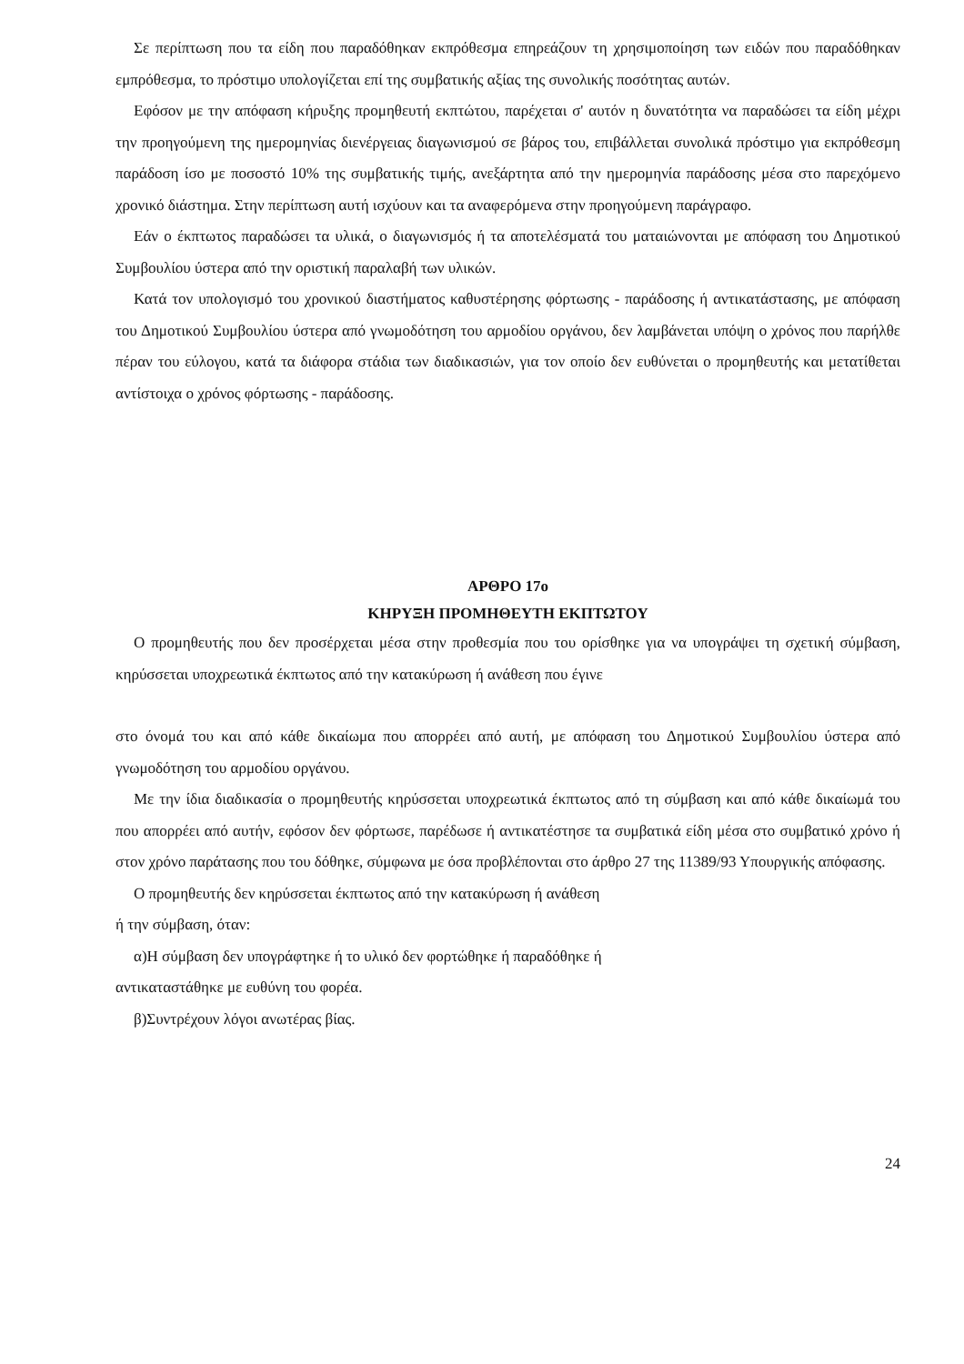Σε περίπτωση που τα είδη που παραδόθηκαν εκπρόθεσμα επηρεάζουν τη χρησιμοποίηση των ειδών που παραδόθηκαν εμπρόθεσμα, το πρόστιμο υπολογίζεται επί της συμβατικής αξίας της συνολικής ποσότητας αυτών.
Εφόσον με την απόφαση κήρυξης προμηθευτή εκπτώτου, παρέχεται σ' αυτόν η δυνατότητα να παραδώσει τα είδη μέχρι την προηγούμενη της ημερομηνίας διενέργειας διαγωνισμού σε βάρος του, επιβάλλεται συνολικά πρόστιμο για εκπρόθεσμη παράδοση ίσο με ποσοστό 10% της συμβατικής τιμής, ανεξάρτητα από την ημερομηνία παράδοσης μέσα στο παρεχόμενο χρονικό διάστημα. Στην περίπτωση αυτή ισχύουν και τα αναφερόμενα στην προηγούμενη παράγραφο.
Εάν ο έκπτωτος παραδώσει τα υλικά, ο διαγωνισμός ή τα αποτελέσματά του ματαιώνονται με απόφαση του Δημοτικού Συμβουλίου ύστερα από την οριστική παραλαβή των υλικών.
Κατά τον υπολογισμό του χρονικού διαστήματος καθυστέρησης φόρτωσης - παράδοσης ή αντικατάστασης, με απόφαση του Δημοτικού Συμβουλίου ύστερα από γνωμοδότηση του αρμοδίου οργάνου, δεν λαμβάνεται υπόψη ο χρόνος που παρήλθε πέραν του εύλογου, κατά τα διάφορα στάδια των διαδικασιών, για τον οποίο δεν ευθύνεται ο προμηθευτής και μετατίθεται αντίστοιχα ο χρόνος φόρτωσης - παράδοσης.
ΑΡΘΡΟ 17ο
ΚΗΡΥΞΗ ΠΡΟΜΗΘΕΥΤΗ ΕΚΠΤΩΤΟΥ
Ο προμηθευτής που δεν προσέρχεται μέσα στην προθεσμία που του ορίσθηκε για να υπογράψει τη σχετική σύμβαση, κηρύσσεται υποχρεωτικά έκπτωτος από την κατακύρωση ή ανάθεση που έγινε
στο όνομά του και από κάθε δικαίωμα που απορρέει από αυτή, με απόφαση του Δημοτικού Συμβουλίου ύστερα από γνωμοδότηση του αρμοδίου οργάνου.
Με την ίδια διαδικασία ο προμηθευτής κηρύσσεται υποχρεωτικά έκπτωτος από τη σύμβαση και από κάθε δικαίωμά του που απορρέει από αυτήν, εφόσον δεν φόρτωσε, παρέδωσε ή αντικατέστησε τα συμβατικά είδη μέσα στο συμβατικό χρόνο ή στον χρόνο παράτασης που του δόθηκε, σύμφωνα με όσα προβλέπονται στο άρθρο 27 της 11389/93 Υπουργικής απόφασης.
Ο προμηθευτής δεν κηρύσσεται έκπτωτος από την κατακύρωση ή ανάθεση
ή την σύμβαση, όταν:
α)Η σύμβαση δεν υπογράφτηκε ή το υλικό δεν φορτώθηκε ή παραδόθηκε ή
αντικαταστάθηκε με ευθύνη του φορέα.
β)Συντρέχουν λόγοι ανωτέρας βίας.
24